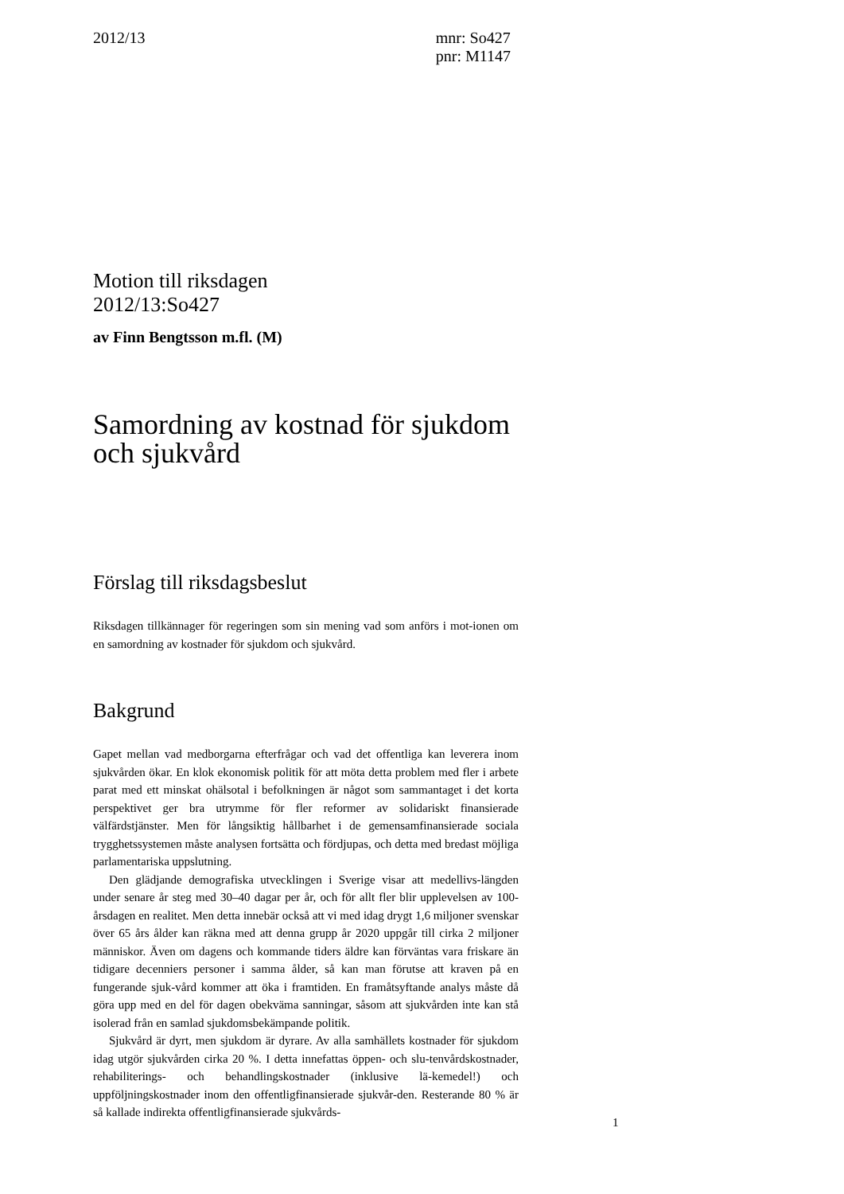2012/13 mnr: So427
pnr: M1147
Motion till riksdagen
2012/13:So427
av Finn Bengtsson m.fl. (M)
Samordning av kostnad för sjukdom och sjukvård
Förslag till riksdagsbeslut
Riksdagen tillkännager för regeringen som sin mening vad som anförs i mot-ionen om en samordning av kostnader för sjukdom och sjukvård.
Bakgrund
Gapet mellan vad medborgarna efterfrågar och vad det offentliga kan leverera inom sjukvården ökar. En klok ekonomisk politik för att möta detta problem med fler i arbete parat med ett minskat ohälsotal i befolkningen är något som sammantaget i det korta perspektivet ger bra utrymme för fler reformer av solidariskt finansierade välfärdstjänster. Men för långsiktig hållbarhet i de gemensamfinansierade sociala trygghetssystemen måste analysen fortsätta och fördjupas, och detta med bredast möjliga parlamentariska uppslutning.
Den glädjande demografiska utvecklingen i Sverige visar att medellivs-längden under senare år steg med 30–40 dagar per år, och för allt fler blir upplevelsen av 100-årsdagen en realitet. Men detta innebär också att vi med idag drygt 1,6 miljoner svenskar över 65 års ålder kan räkna med att denna grupp år 2020 uppgår till cirka 2 miljoner människor. Även om dagens och kommande tiders äldre kan förväntas vara friskare än tidigare decenniers personer i samma ålder, så kan man förutse att kraven på en fungerande sjuk-vård kommer att öka i framtiden. En framåtsyftande analys måste då göra upp med en del för dagen obekväma sanningar, såsom att sjukvården inte kan stå isolerad från en samlad sjukdomsbekämpande politik.
Sjukvård är dyrt, men sjukdom är dyrare. Av alla samhällets kostnader för sjukdom idag utgör sjukvården cirka 20 %. I detta innefattas öppen- och slu-tenvårdskostnader, rehabiliterings- och behandlingskostnader (inklusive lä-kemedel!) och uppföljningskostnader inom den offentligfinansierade sjukvår-den. Resterande 80 % är så kallade indirekta offentligfinansierade sjukvårds-
1